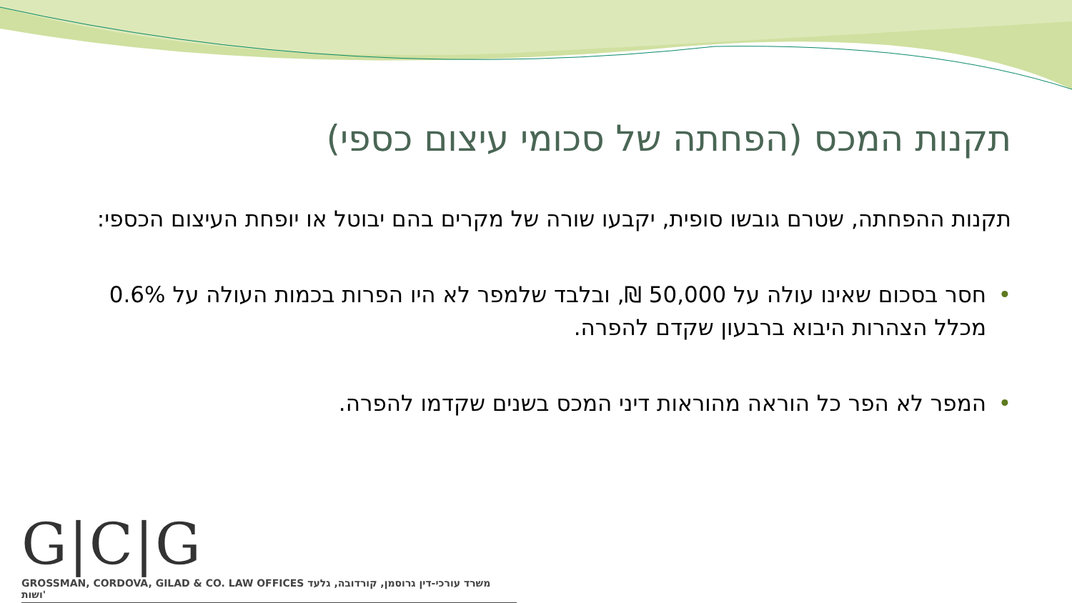תקנות המכס (הפחתה של סכומי עיצום כספי)
תקנות ההפחתה, שטרם גובשו סופית, יקבעו שורה של מקרים בהם יבוטל או יופחת העיצום הכספי:
• חסר בסכום שאינו עולה על 50,000 ₪, ובלבד שלמפר לא היו הפרות בכמות העולה על 0.6% מכלל הצהרות היבוא ברבעון שקדם להפרה.
• המפר לא הפר כל הוראה מהוראות דיני המכס בשנים שקדמו להפרה.
G|C|G
GROSSMAN, CORDOVA, GILAD & CO. LAW OFFICES משרד עורכי-דין גרוסמן, קורדובה, גלעד ושות'